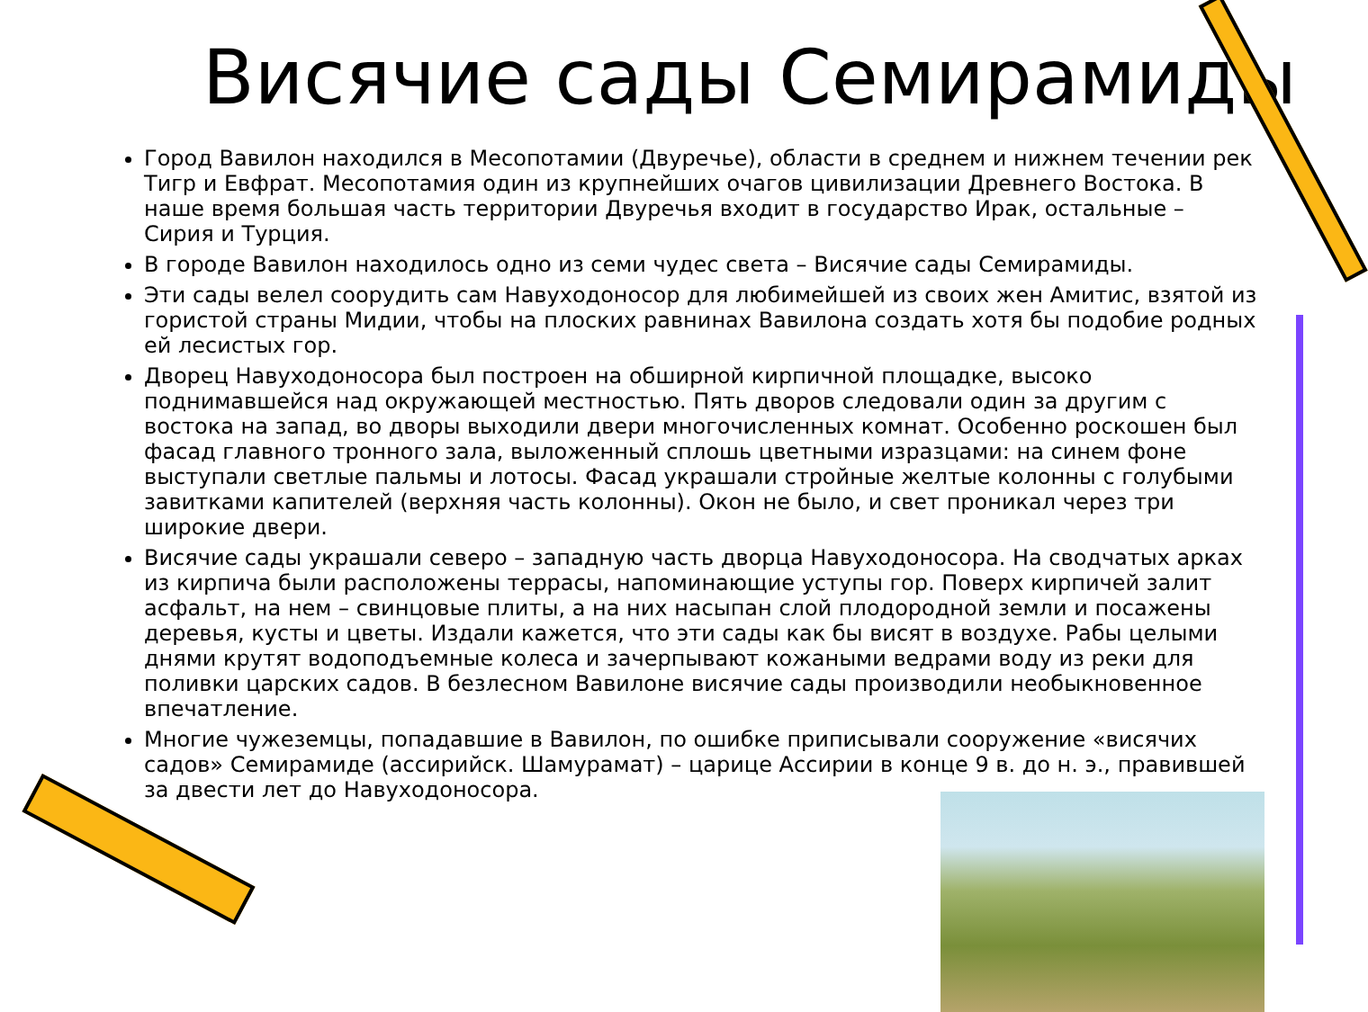Висячие сады Семирамиды
Город Вавилон находился в Месопотамии (Двуречье), области в среднем и нижнем течении рек Тигр и Евфрат. Месопотамия один из крупнейших очагов цивилизации Древнего Востока. В наше время большая часть территории Двуречья входит в государство Ирак, остальные – Сирия и Турция.
В городе Вавилон находилось одно из семи чудес света – Висячие сады Семирамиды.
Эти сады велел соорудить сам Навуходоносор для любимейшей из своих жен Амитис, взятой из гористой страны Мидии, чтобы на плоских равнинах Вавилона создать хотя бы подобие родных ей лесистых гор.
Дворец Навуходоносора был построен на обширной кирпичной площадке, высоко поднимавшейся над окружающей местностью. Пять дворов следовали один за другим с востока на запад, во дворы выходили двери многочисленных комнат. Особенно роскошен был фасад главного тронного зала, выложенный сплошь цветными изразцами: на синем фоне выступали светлые пальмы и лотосы. Фасад украшали стройные желтые колонны с голубыми завитками капителей (верхняя часть колонны). Окон не было, и свет проникал через три широкие двери.
Висячие сады украшали северо – западную часть дворца Навуходоносора. На сводчатых арках из кирпича были расположены террасы, напоминающие уступы гор. Поверх кирпичей залит асфальт, на нем – свинцовые плиты, а на них насыпан слой плодородной земли и посажены деревья, кусты и цветы. Издали кажется, что эти сады как бы висят в воздухе. Рабы целыми днями крутят водоподъемные колеса и зачерпывают кожаными ведрами воду из реки для поливки царских садов. В безлесном Вавилоне висячие сады производили необыкновенное впечатление.
Многие чужеземцы, попадавшие в Вавилон, по ошибке приписывали сооружение «висячих садов» Семирамиде (ассирийск. Шамурамат) – царице Ассирии в конце 9 в. до н. э., правившей за двести лет до Навуходоносора.